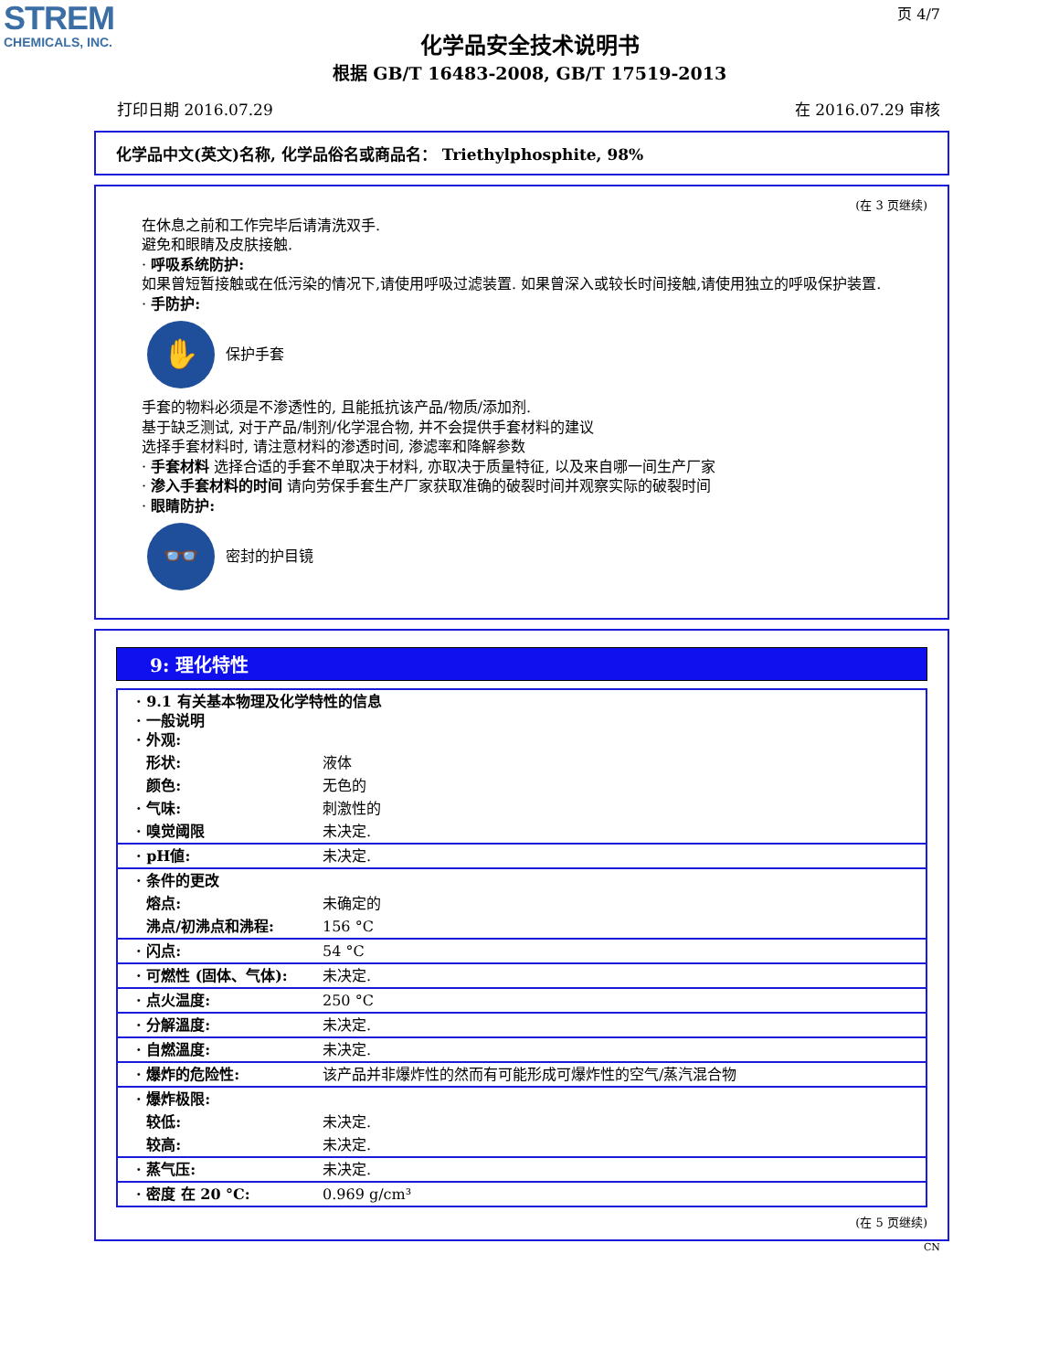STREM
CHEMICALS, INC.
页 4/7
化学品安全技术说明书
根据 GB/T 16483-2008, GB/T 17519-2013
打印日期 2016.07.29 在 2016.07.29 审核
化学品中文(英文)名称, 化学品俗名或商品名： Triethylphosphite, 98%
(在 3 页继续)
在休息之前和工作完毕后请清洗双手.
避免和眼睛及皮肤接触.
· 呼吸系统防护:
如果曾短暂接触或在低污染的情况下,请使用呼吸过滤装置. 如果曾深入或较长时间接触,请使用独立的呼吸保护装置.
· 手防护:
✋
保护手套
手套的物料必须是不渗透性的, 且能抵抗该产品/物质/添加剂.
基于缺乏测试, 对于产品/制剂/化学混合物, 并不会提供手套材料的建议
选择手套材料时, 请注意材料的渗透时间, 渗滤率和降解参数
· 手套材料 选择合适的手套不单取决于材料, 亦取决于质量特征, 以及来自哪一间生产厂家
· 渗入手套材料的时间 请向劳保手套生产厂家获取准确的破裂时间并观察实际的破裂时间
· 眼睛防护:
👓
密封的护目镜
9: 理化特性
| · 9.1 有关基本物理及化学特性的信息 · 一般说明 · 外观: | |
| 形状: | 液体 |
| 颜色: | 无色的 |
| · 气味: | 刺激性的 |
| · 嗅觉阈限 | 未决定. |
| · pH値: | 未决定. |
| · 条件的更改 | |
| 熔点: | 未确定的 |
| 沸点/初沸点和沸程: | 156 °C |
| · 闪点: | 54 °C |
| · 可燃性 (固体、气体): | 未决定. |
| · 点火温度: | 250 °C |
| · 分解溫度: | 未决定. |
| · 自燃溫度: | 未决定. |
| · 爆炸的危险性: | 该产品并非爆炸性的然而有可能形成可爆炸性的空气/蒸汽混合物 |
| · 爆炸极限: | |
| 较低: | 未决定. |
| 较高: | 未决定. |
| · 蒸气压: | 未决定. |
| · 密度 在 20 °C: | 0.969 g/cm³ |
(在 5 页继续)
CN